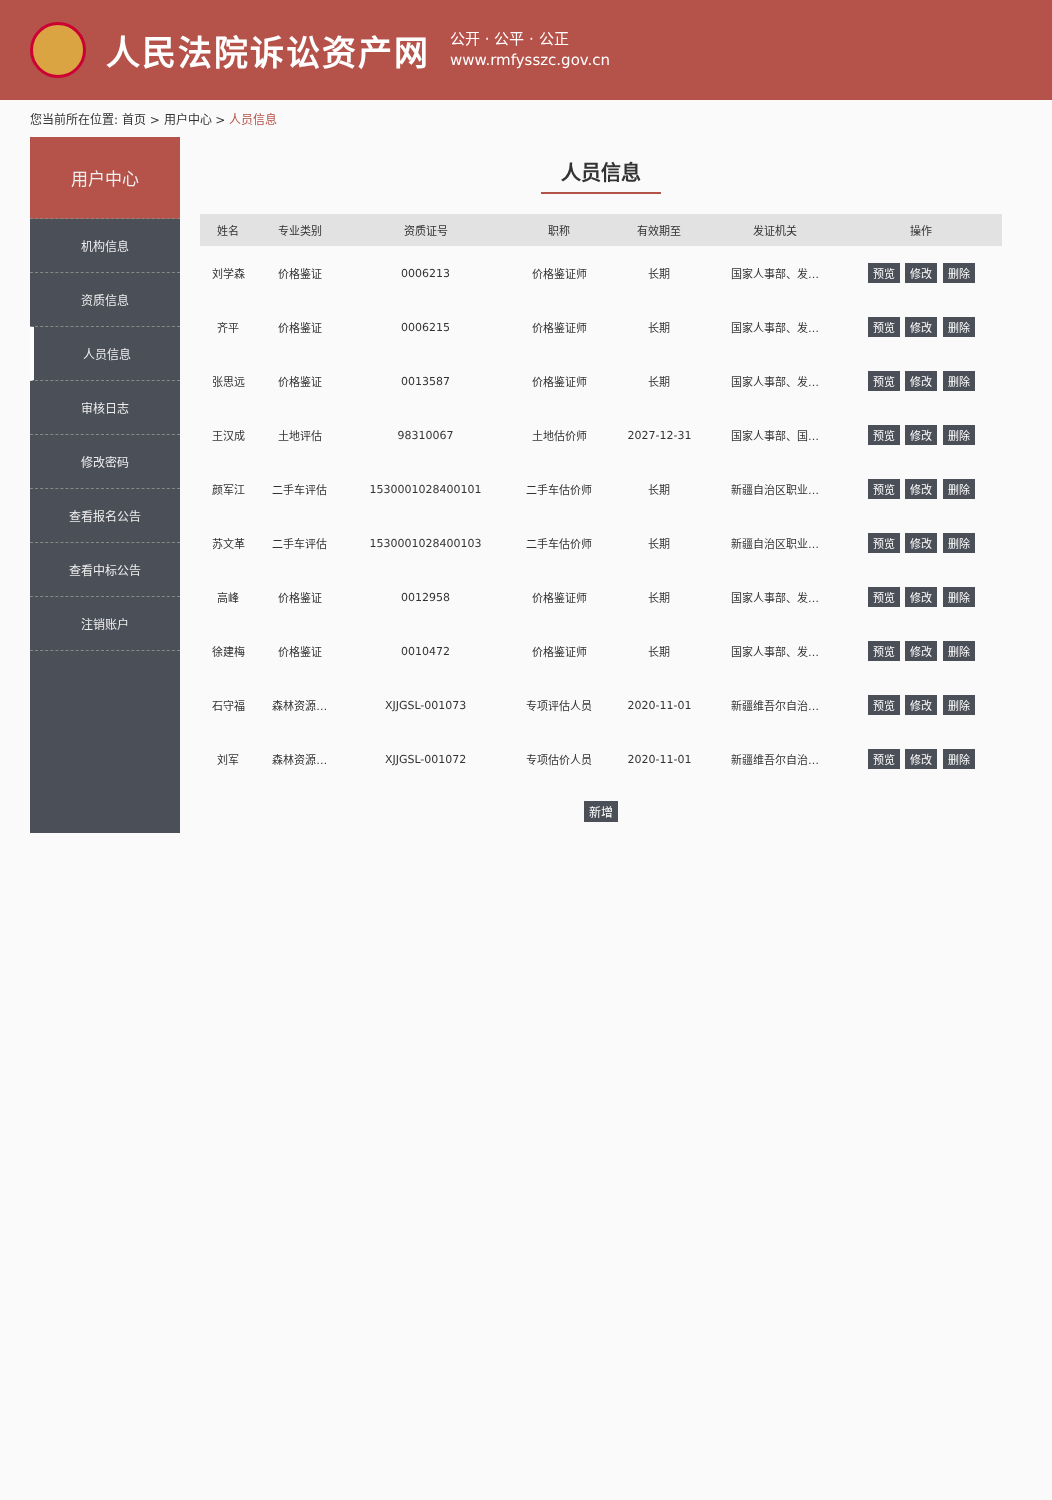人民法院诉讼资产网
公开 · 公平 · 公正
www.rmfysszc.gov.cn
您当前所在位置: 首页 > 用户中心 > 人员信息
用户中心
机构信息
资质信息
人员信息
审核日志
修改密码
查看报名公告
查看中标公告
注销账户
人员信息
| 姓名 | 专业类别 | 资质证号 | 职称 | 有效期至 | 发证机关 | 操作 |
| --- | --- | --- | --- | --- | --- | --- |
| 刘学森 | 价格鉴证 | 0006213 | 价格鉴证师 | 长期 | 国家人事部、发… | 预览 修改 删除 |
| 齐平 | 价格鉴证 | 0006215 | 价格鉴证师 | 长期 | 国家人事部、发… | 预览 修改 删除 |
| 张思远 | 价格鉴证 | 0013587 | 价格鉴证师 | 长期 | 国家人事部、发… | 预览 修改 删除 |
| 王汉成 | 土地评估 | 98310067 | 土地估价师 | 2027-12-31 | 国家人事部、国… | 预览 修改 删除 |
| 颜军江 | 二手车评估 | 1530001028400101 | 二手车估价师 | 长期 | 新疆自治区职业… | 预览 修改 删除 |
| 苏文革 | 二手车评估 | 1530001028400103 | 二手车估价师 | 长期 | 新疆自治区职业… | 预览 修改 删除 |
| 高峰 | 价格鉴证 | 0012958 | 价格鉴证师 | 长期 | 国家人事部、发… | 预览 修改 删除 |
| 徐建梅 | 价格鉴证 | 0010472 | 价格鉴证师 | 长期 | 国家人事部、发… | 预览 修改 删除 |
| 石守福 | 森林资源… | XJJGSL-001073 | 专项评估人员 | 2020-11-01 | 新疆维吾尔自治… | 预览 修改 删除 |
| 刘军 | 森林资源… | XJJGSL-001072 | 专项估价人员 | 2020-11-01 | 新疆维吾尔自治… | 预览 修改 删除 |
新增